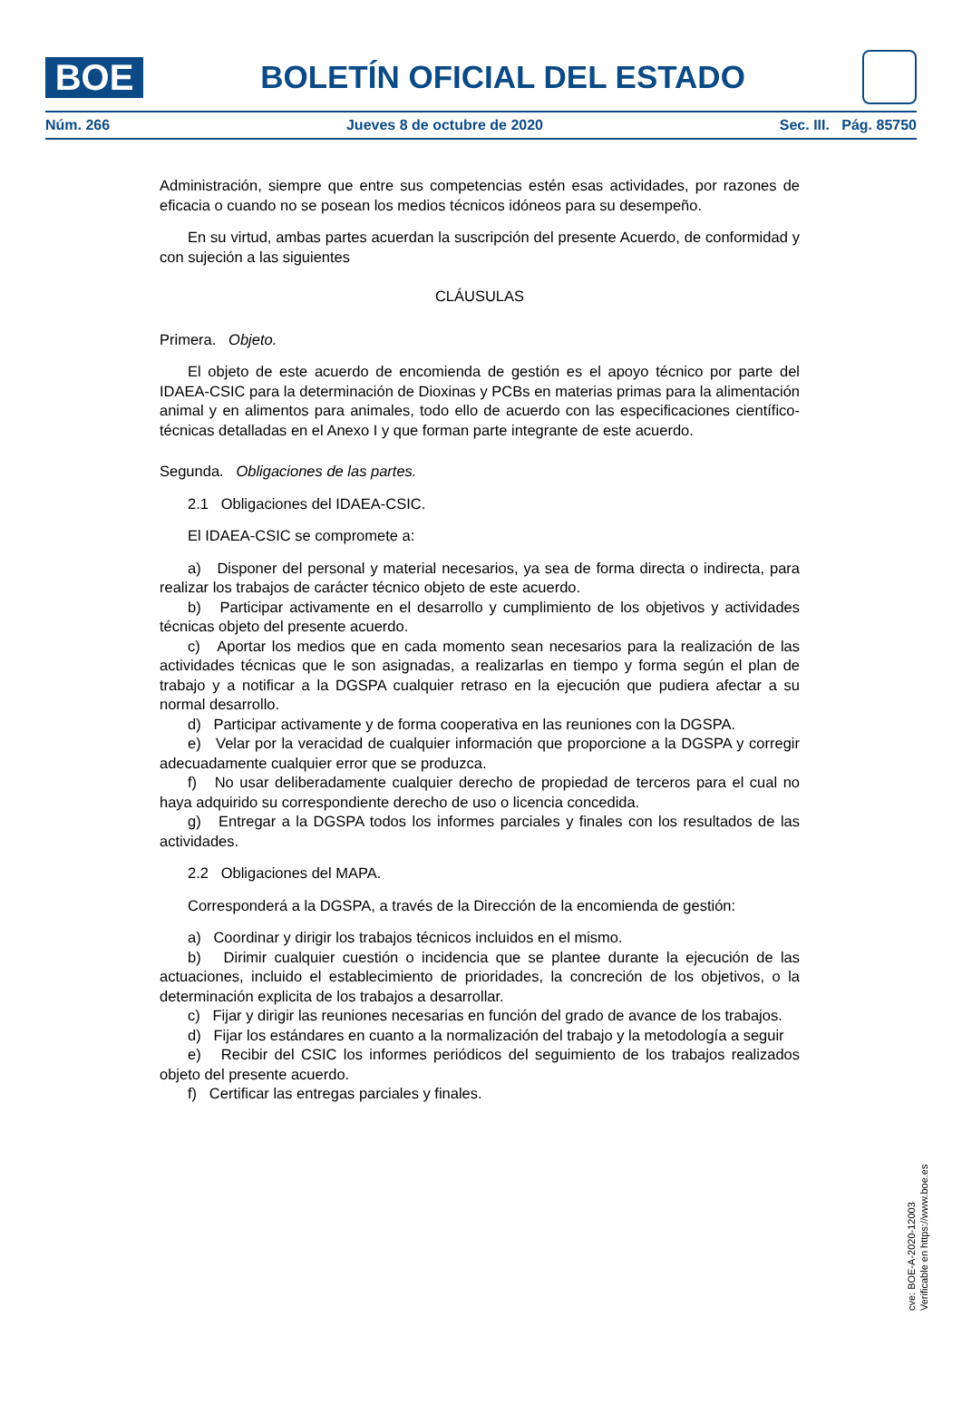BOE
BOLETÍN OFICIAL DEL ESTADO
Núm. 266 Jueves 8 de octubre de 2020 Sec. III. Pág. 85750
Administración, siempre que entre sus competencias estén esas actividades, por razones de eficacia o cuando no se posean los medios técnicos idóneos para su desempeño.
En su virtud, ambas partes acuerdan la suscripción del presente Acuerdo, de conformidad y con sujeción a las siguientes
CLÁUSULAS
Primera. Objeto.
El objeto de este acuerdo de encomienda de gestión es el apoyo técnico por parte del IDAEA-CSIC para la determinación de Dioxinas y PCBs en materias primas para la alimentación animal y en alimentos para animales, todo ello de acuerdo con las especificaciones científico-técnicas detalladas en el Anexo I y que forman parte integrante de este acuerdo.
Segunda. Obligaciones de las partes.
2.1 Obligaciones del IDAEA-CSIC.
El IDAEA-CSIC se compromete a:
a) Disponer del personal y material necesarios, ya sea de forma directa o indirecta, para realizar los trabajos de carácter técnico objeto de este acuerdo.
b) Participar activamente en el desarrollo y cumplimiento de los objetivos y actividades técnicas objeto del presente acuerdo.
c) Aportar los medios que en cada momento sean necesarios para la realización de las actividades técnicas que le son asignadas, a realizarlas en tiempo y forma según el plan de trabajo y a notificar a la DGSPA cualquier retraso en la ejecución que pudiera afectar a su normal desarrollo.
d) Participar activamente y de forma cooperativa en las reuniones con la DGSPA.
e) Velar por la veracidad de cualquier información que proporcione a la DGSPA y corregir adecuadamente cualquier error que se produzca.
f) No usar deliberadamente cualquier derecho de propiedad de terceros para el cual no haya adquirido su correspondiente derecho de uso o licencia concedida.
g) Entregar a la DGSPA todos los informes parciales y finales con los resultados de las actividades.
2.2 Obligaciones del MAPA.
Corresponderá a la DGSPA, a través de la Dirección de la encomienda de gestión:
a) Coordinar y dirigir los trabajos técnicos incluidos en el mismo.
b) Dirimir cualquier cuestión o incidencia que se plantee durante la ejecución de las actuaciones, incluido el establecimiento de prioridades, la concreción de los objetivos, o la determinación explicita de los trabajos a desarrollar.
c) Fijar y dirigir las reuniones necesarias en función del grado de avance de los trabajos.
d) Fijar los estándares en cuanto a la normalización del trabajo y la metodología a seguir
e) Recibir del CSIC los informes periódicos del seguimiento de los trabajos realizados objeto del presente acuerdo.
f) Certificar las entregas parciales y finales.
cve: BOE-A-2020-12003
Verificable en https://www.boe.es